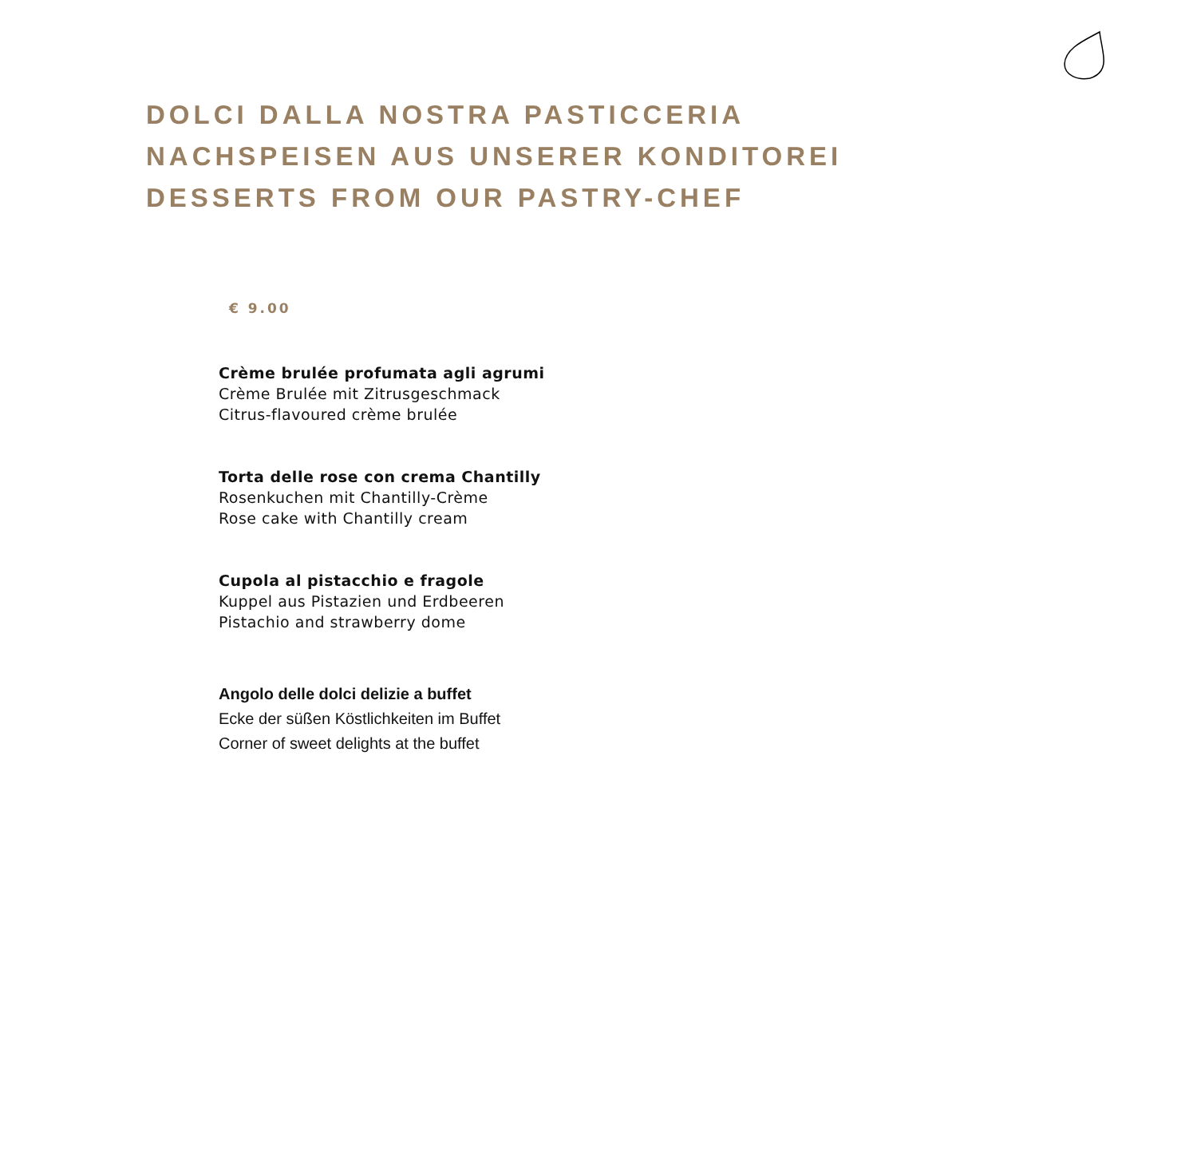DOLCI DALLA NOSTRA PASTICCERIA
NACHSPEISEN AUS UNSERER KONDITOREI
DESSERTS FROM OUR PASTRY-CHEF
€ 9.00
Crème brulée profumata agli agrumi
Crème Brulée mit Zitrusgeschmack
Citrus-flavoured crème brulée
Torta delle rose con crema Chantilly
Rosenkuchen mit Chantilly-Crème
Rose cake with Chantilly cream
Cupola al pistacchio e fragole
Kuppel aus Pistazien und Erdbeeren
Pistachio and strawberry dome
Angolo delle dolci delizie a buffet
Ecke der süßen Köstlichkeiten im Buffet
Corner of sweet delights at the buffet